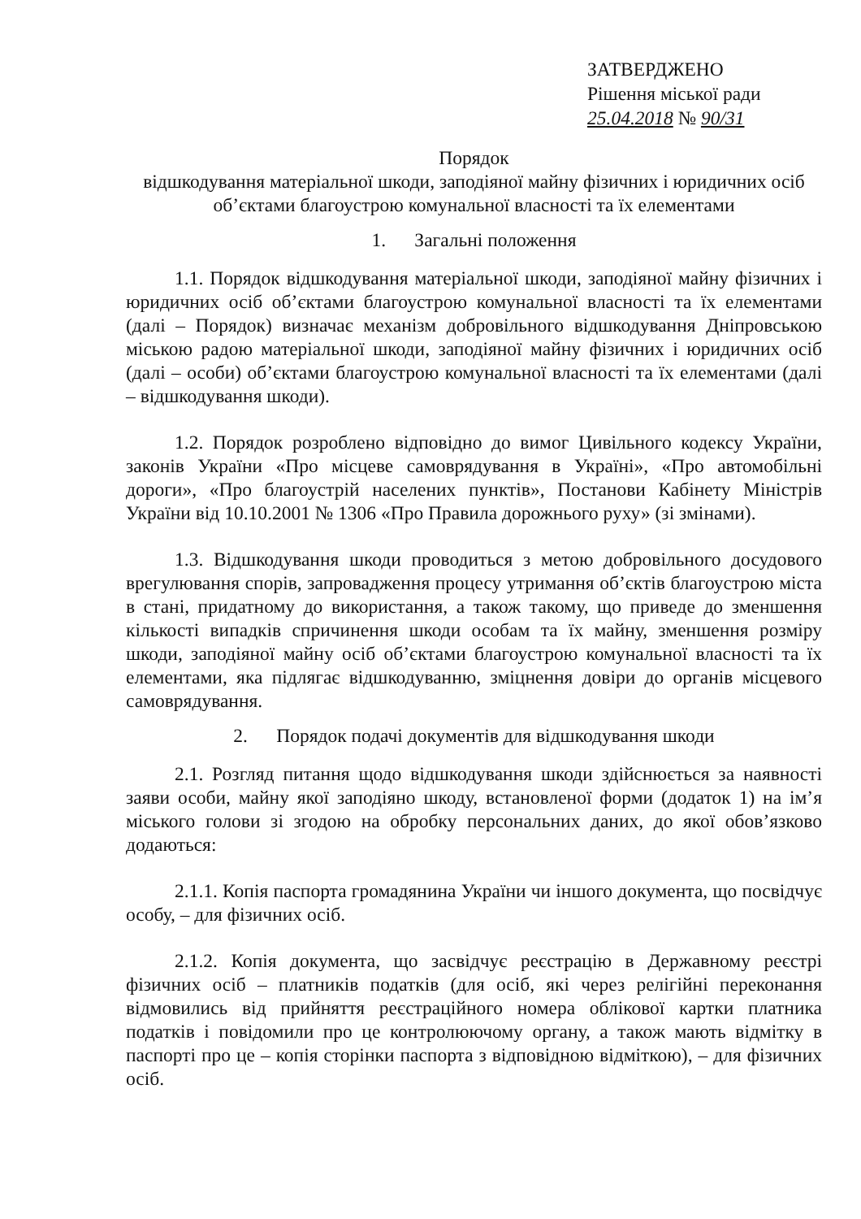ЗАТВЕРДЖЕНО
Рішення міської ради
25.04.2018 № 90/31
Порядок
відшкодування матеріальної шкоди, заподіяної майну фізичних і юридичних осіб об’єктами благоустрою комунальної власності та їх елементами
1. Загальні положення
1.1. Порядок відшкодування матеріальної шкоди, заподіяної майну фізичних і юридичних осіб об’єктами благоустрою комунальної власності та їх елементами (далі – Порядок) визначає механізм добровільного відшкодування Дніпровською міською радою матеріальної шкоди, заподіяної майну фізичних і юридичних осіб (далі – особи) об’єктами благоустрою комунальної власності та їх елементами (далі – відшкодування шкоди).
1.2. Порядок розроблено відповідно до вимог Цивільного кодексу України, законів України «Про місцеве самоврядування в Україні», «Про автомобільні дороги», «Про благоустрій населених пунктів», Постанови Кабінету Міністрів України від 10.10.2001 № 1306 «Про Правила дорожнього руху» (зі змінами).
1.3. Відшкодування шкоди проводиться з метою добровільного досудового врегулювання спорів, запровадження процесу утримання об’єктів благоустрою міста в стані, придатному до використання, а також такому, що приведе до зменшення кількості випадків спричинення шкоди особам та їх майну, зменшення розміру шкоди, заподіяної майну осіб об’єктами благоустрою комунальної власності та їх елементами, яка підлягає відшкодуванню, зміцнення довіри до органів місцевого самоврядування.
2. Порядок подачі документів для відшкодування шкоди
2.1. Розгляд питання щодо відшкодування шкоди здійснюється за наявності заяви особи, майну якої заподіяно шкоду, встановленої форми (додаток 1) на ім’я міського голови зі згодою на обробку персональних даних, до якої обов’язково додаються:
2.1.1. Копія паспорта громадянина України чи іншого документа, що посвідчує особу, – для фізичних осіб.
2.1.2. Копія документа, що засвідчує реєстрацію в Державному реєстрі фізичних осіб – платників податків (для осіб, які через релігійні переконання відмовились від прийняття реєстраційного номера облікової картки платника податків і повідомили про це контролюючому органу, а також мають відмітку в паспорті про це – копія сторінки паспорта з відповідною відміткою), – для фізичних осіб.